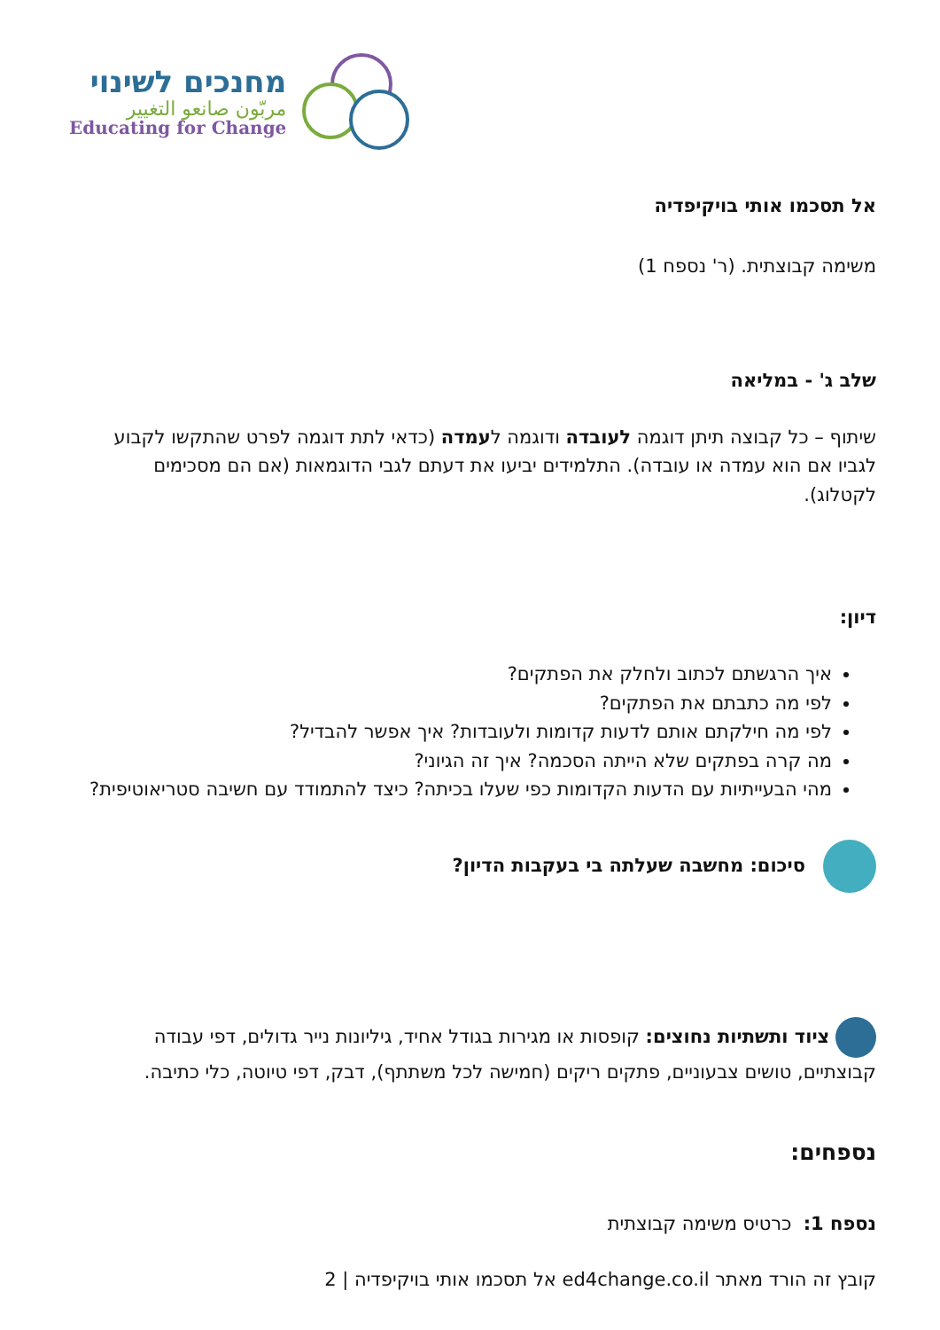מחנכים לשינוי
مربّون صانعو التغيير
Educating for Change
אל תסכמו אותי בויקיפדיה
משימה קבוצתית. (ר' נספח 1)
שלב ג' - במליאה
שיתוף – כל קבוצה תיתן דוגמה לעובדה ודוגמה לעמדה (כדאי לתת דוגמה לפרט שהתקשו לקבוע לגביו אם הוא עמדה או עובדה). התלמידים יביעו את דעתם לגבי הדוגמאות (אם הם מסכימים לקטלוג).
דיון:
איך הרגשתם לכתוב ולחלק את הפתקים?
לפי מה כתבתם את הפתקים?
לפי מה חילקתם אותם לדעות קדומות ולעובדות? איך אפשר להבדיל?
מה קרה בפתקים שלא הייתה הסכמה? איך זה הגיוני?
מהי הבעייתיות עם הדעות הקדומות כפי שעלו בכיתה? כיצד להתמודד עם חשיבה סטריאוטיפית?
סיכום: מחשבה שעלתה בי בעקבות הדיון?
ציוד ותשתיות נחוצים: קופסות או מגירות בגודל אחיד, גיליונות נייר גדולים, דפי עבודה קבוצתיים, טושים צבעוניים, פתקים ריקים (חמישה לכל משתתף), דבק, דפי טיוטה, כלי כתיבה.
נספחים:
נספח 1: כרטיס משימה קבוצתית
קובץ זה הורד מאתר ed4change.co.il אל תסכמו אותי בויקיפדיה | 2